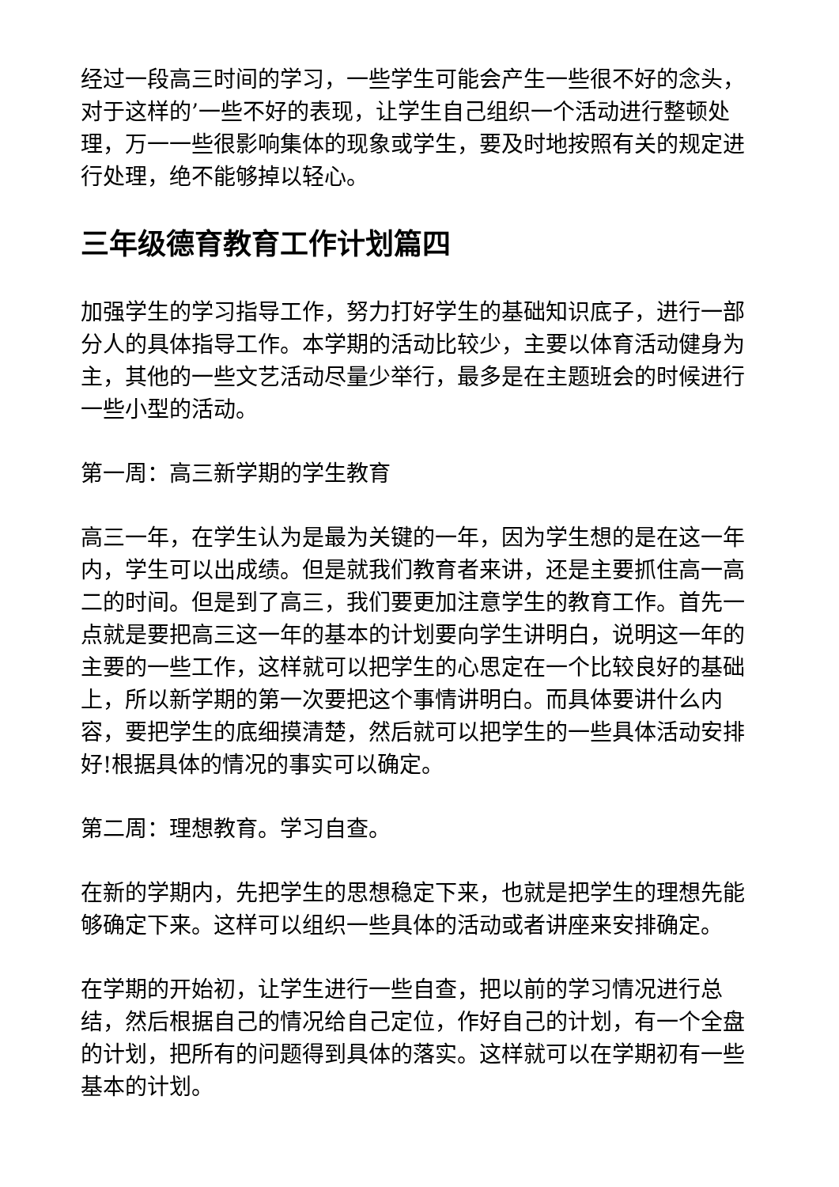经过一段高三时间的学习，一些学生可能会产生一些很不好的念头，对于这样的’一些不好的表现，让学生自己组织一个活动进行整顿处理，万一一些很影响集体的现象或学生，要及时地按照有关的规定进行处理，绝不能够掉以轻心。
三年级德育教育工作计划篇四
加强学生的学习指导工作，努力打好学生的基础知识底子，进行一部分人的具体指导工作。本学期的活动比较少，主要以体育活动健身为主，其他的一些文艺活动尽量少举行，最多是在主题班会的时候进行一些小型的活动。
第一周：高三新学期的学生教育
高三一年，在学生认为是最为关键的一年，因为学生想的是在这一年内，学生可以出成绩。但是就我们教育者来讲，还是主要抓住高一高二的时间。但是到了高三，我们要更加注意学生的教育工作。首先一点就是要把高三这一年的基本的计划要向学生讲明白，说明这一年的主要的一些工作，这样就可以把学生的心思定在一个比较良好的基础上，所以新学期的第一次要把这个事情讲明白。而具体要讲什么内容，要把学生的底细摸清楚，然后就可以把学生的一些具体活动安排好!根据具体的情况的事实可以确定。
第二周：理想教育。学习自查。
在新的学期内，先把学生的思想稳定下来，也就是把学生的理想先能够确定下来。这样可以组织一些具体的活动或者讲座来安排确定。
在学期的开始初，让学生进行一些自查，把以前的学习情况进行总结，然后根据自己的情况给自己定位，作好自己的计划，有一个全盘的计划，把所有的问题得到具体的落实。这样就可以在学期初有一些基本的计划。